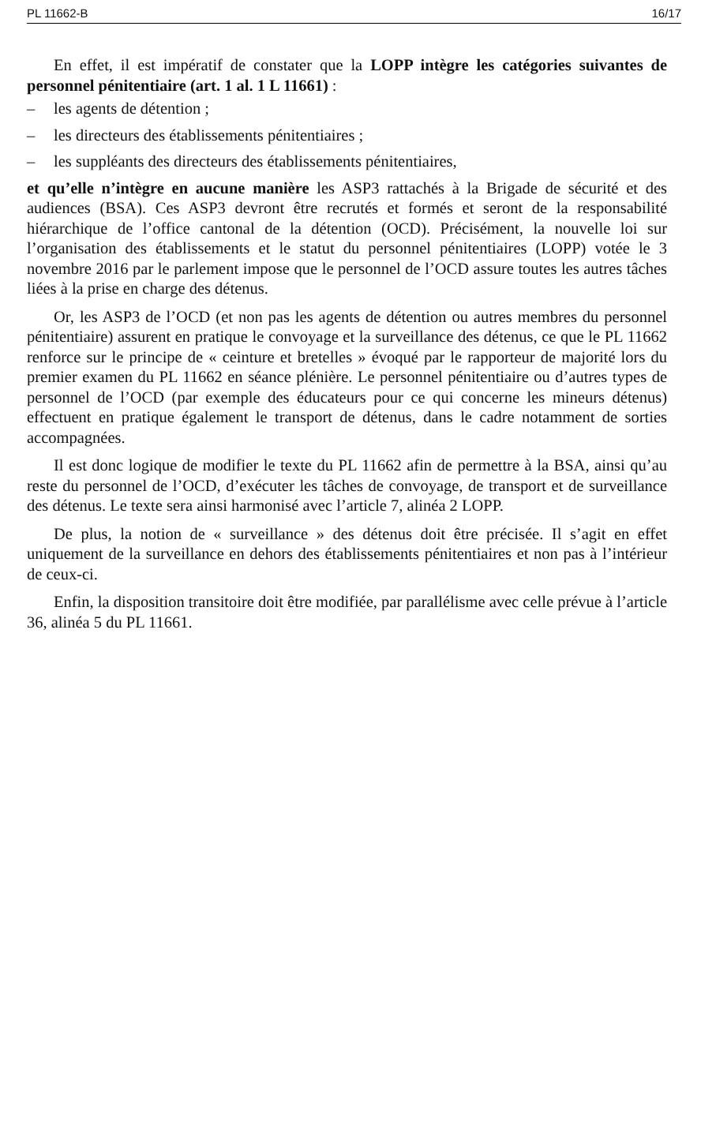PL 11662-B 16/17
En effet, il est impératif de constater que la LOPP intègre les catégories suivantes de personnel pénitentiaire (art. 1 al. 1 L 11661) :
– les agents de détention ;
– les directeurs des établissements pénitentiaires ;
– les suppléants des directeurs des établissements pénitentiaires,
et qu’elle n’intègre en aucune manière les ASP3 rattachés à la Brigade de sécurité et des audiences (BSA). Ces ASP3 devront être recrutés et formés et seront de la responsabilité hiérarchique de l’office cantonal de la détention (OCD). Précisément, la nouvelle loi sur l’organisation des établissements et le statut du personnel pénitentiaires (LOPP) votée le 3 novembre 2016 par le parlement impose que le personnel de l’OCD assure toutes les autres tâches liées à la prise en charge des détenus.
Or, les ASP3 de l’OCD (et non pas les agents de détention ou autres membres du personnel pénitentiaire) assurent en pratique le convoyage et la surveillance des détenus, ce que le PL 11662 renforce sur le principe de « ceinture et bretelles » évoqué par le rapporteur de majorité lors du premier examen du PL 11662 en séance plénière. Le personnel pénitentiaire ou d’autres types de personnel de l’OCD (par exemple des éducateurs pour ce qui concerne les mineurs détenus) effectuent en pratique également le transport de détenus, dans le cadre notamment de sorties accompagnées.
Il est donc logique de modifier le texte du PL 11662 afin de permettre à la BSA, ainsi qu’au reste du personnel de l’OCD, d’exécuter les tâches de convoyage, de transport et de surveillance des détenus. Le texte sera ainsi harmonisé avec l’article 7, alinéa 2 LOPP.
De plus, la notion de « surveillance » des détenus doit être précisée. Il s’agit en effet uniquement de la surveillance en dehors des établissements pénitentiaires et non pas à l’intérieur de ceux-ci.
Enfin, la disposition transitoire doit être modifiée, par parallélisme avec celle prévue à l’article 36, alinéa 5 du PL 11661.